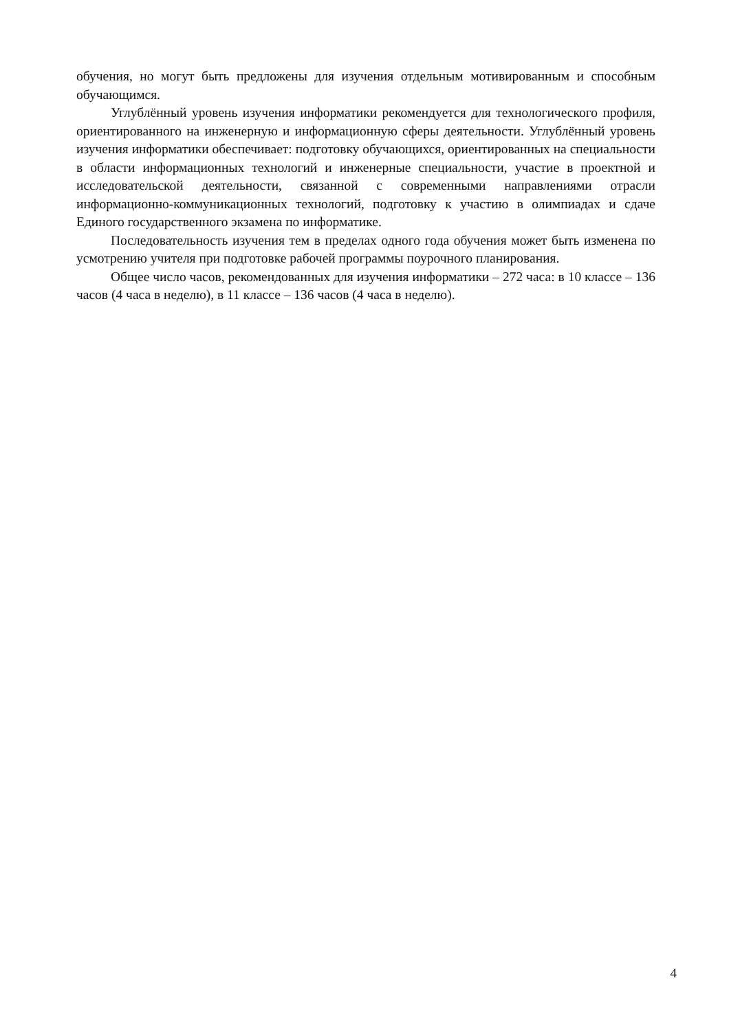обучения, но могут быть предложены для изучения отдельным мотивированным и способным обучающимся.
Углублённый уровень изучения информатики рекомендуется для технологического профиля, ориентированного на инженерную и информационную сферы деятельности. Углублённый уровень изучения информатики обеспечивает: подготовку обучающихся, ориентированных на специальности в области информационных технологий и инженерные специальности, участие в проектной и исследовательской деятельности, связанной с современными направлениями отрасли информационно-коммуникационных технологий, подготовку к участию в олимпиадах и сдаче Единого государственного экзамена по информатике.
Последовательность изучения тем в пределах одного года обучения может быть изменена по усмотрению учителя при подготовке рабочей программы поурочного планирования.
Общее число часов, рекомендованных для изучения информатики – 272 часа: в 10 классе – 136 часов (4 часа в неделю), в 11 классе – 136 часов (4 часа в неделю).
4